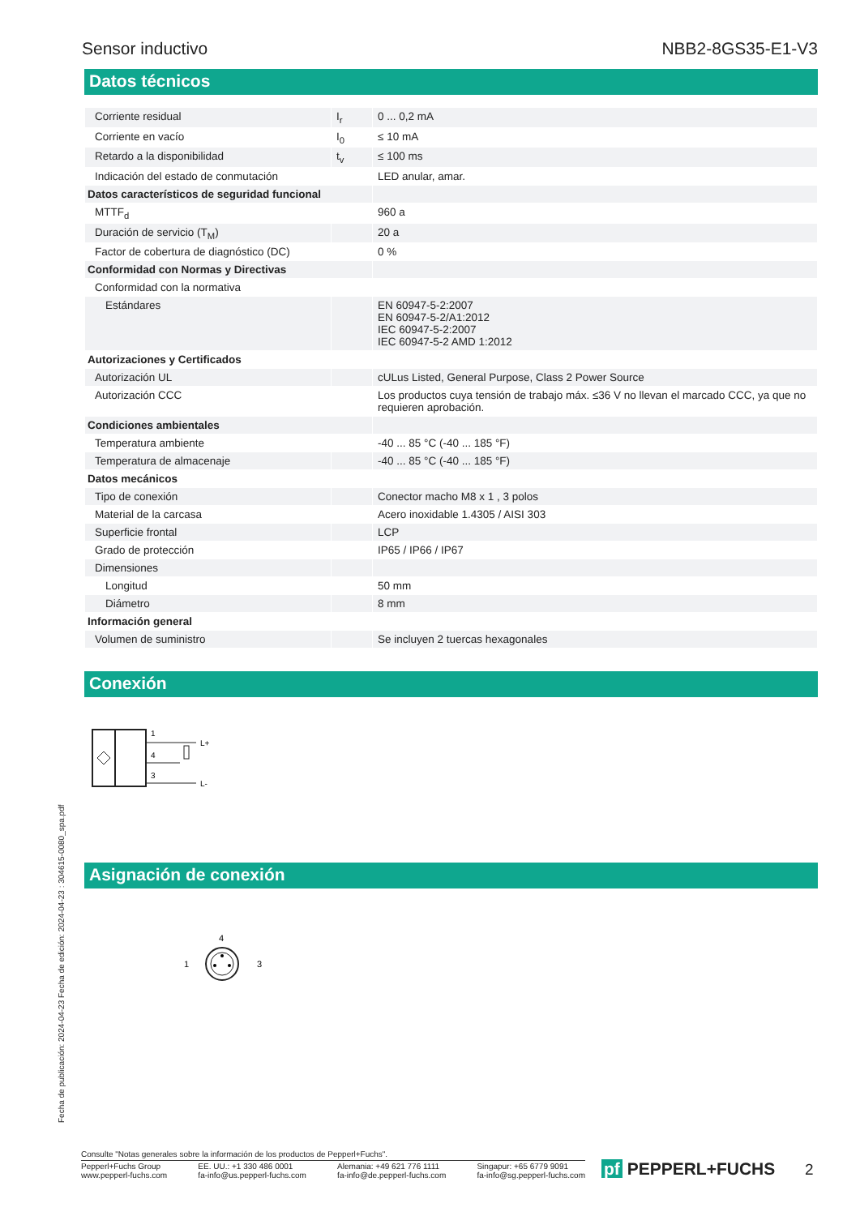Sensor inductivo NBB2-8GS35-E1-V3
Datos técnicos
| Corriente residual | I<sub>r</sub> | 0 ... 0,2 mA |
| Corriente en vacío | I<sub>0</sub> | ≤ 10 mA |
| Retardo a la disponibilidad | t<sub>v</sub> | ≤ 100 ms |
| Indicación del estado de conmutación | | LED anular, amar. |
| Datos característicos de seguridad funcional | | |
| MTTF<sub>d</sub> | | 960 a |
| Duración de servicio (T<sub>M</sub>) | | 20 a |
| Factor de cobertura de diagnóstico (DC) | | 0 % |
| Conformidad con Normas y Directivas | | |
| Conformidad con la normativa | | |
| Estándares | | EN 60947-5-2:2007 EN 60947-5-2/A1:2012 IEC 60947-5-2:2007 IEC 60947-5-2 AMD 1:2012 |
| Autorizaciones y Certificados | | |
| Autorización UL | | cULus Listed, General Purpose, Class 2 Power Source |
| Autorización CCC | | Los productos cuya tensión de trabajo máx. ≤36 V no llevan el marcado CCC, ya que no requieren aprobación. |
| Condiciones ambientales | | |
| Temperatura ambiente | | -40 ... 85 °C (-40 ... 185 °F) |
| Temperatura de almacenaje | | -40 ... 85 °C (-40 ... 185 °F) |
| Datos mecánicos | | |
| Tipo de conexión | | Conector macho M8 x 1 , 3 polos |
| Material de la carcasa | | Acero inoxidable 1.4305 / AISI 303 |
| Superficie frontal | | LCP |
| Grado de protección | | IP65 / IP66 / IP67 |
| Dimensiones | | |
| Longitud | | 50 mm |
| Diámetro | | 8 mm |
| Información general | | |
| Volumen de suministro | | Se incluyen 2 tuercas hexagonales |
Conexión
1
4
3
L+
L-
Asignación de conexión
4
1
3
Fecha de publicación: 2024-04-23 Fecha de edición: 2024-04-23 : 304615-0080_spa.pdf
Consulte "Notas generales sobre la información de los productos de Pepperl+Fuchs".
Pepperl+Fuchs Group
www.pepperl-fuchs.com EE. UU.: +1 330 486 0001
fa-info@us.pepperl-fuchs.com Alemania: +49 621 776 1111
fa-info@de.pepperl-fuchs.com Singapur: +65 6779 9091
fa-info@sg.pepperl-fuchs.com
pf PEPPERL+FUCHS 2